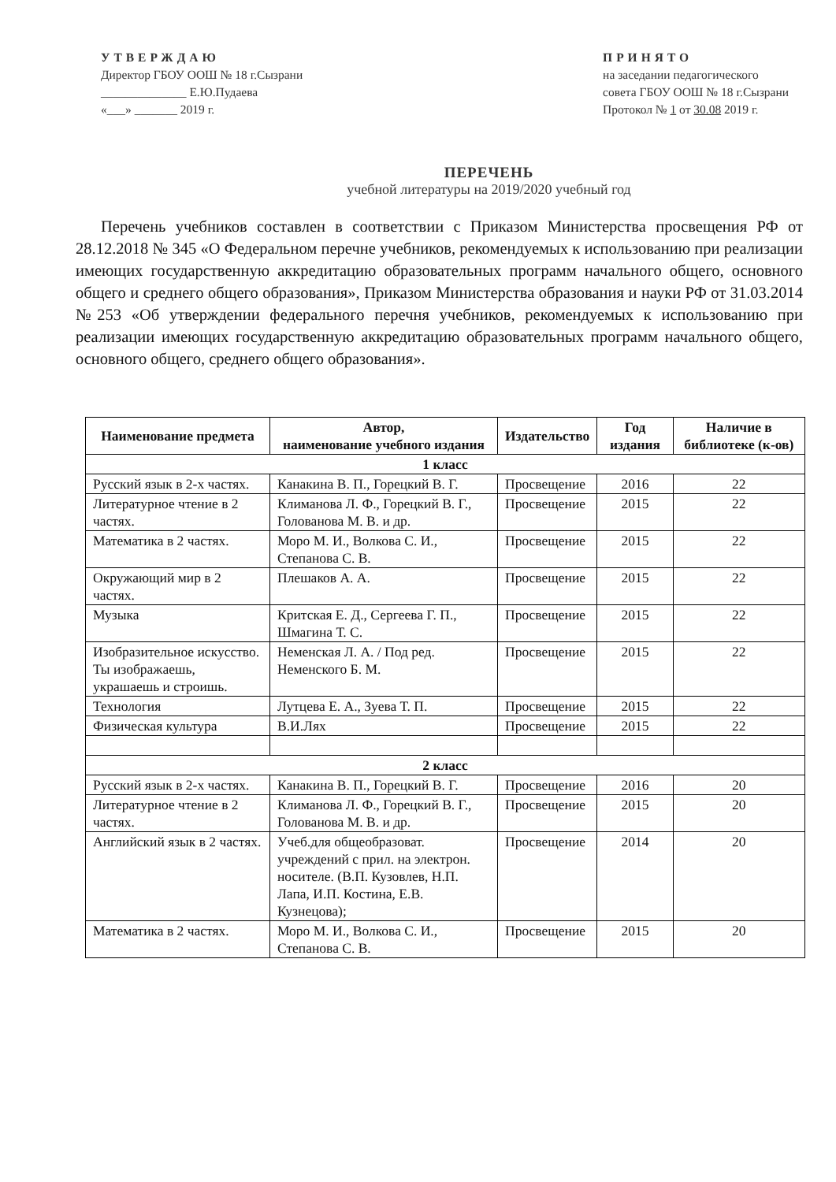УТВЕРЖДАЮ
Директор ГБОУ ООШ № 18 г.Сызрани
______________ Е.Ю.Пудаева
«___» _______ 2019 г.
ПРИНЯТО
на заседании педагогического
совета ГБОУ ООШ № 18 г.Сызрани
Протокол № 1 от 30.08 2019 г.
ПЕРЕЧЕНЬ
учебной литературы на 2019/2020 учебный год
Перечень учебников составлен в соответствии с Приказом Министерства просвещения РФ от 28.12.2018 № 345 «О Федеральном перечне учебников, рекомендуемых к использованию при реализации имеющих государственную аккредитацию образовательных программ начального общего, основного общего и среднего общего образования», Приказом Министерства образования и науки РФ от 31.03.2014 №253 «Об утверждении федерального перечня учебников, рекомендуемых к использованию при реализации имеющих государственную аккредитацию образовательных программ начального общего, основного общего, среднего общего образования».
| Наименование предмета | Автор, наименование учебного издания | Издательство | Год издания | Наличие в библиотеке (к-ов) |
| --- | --- | --- | --- | --- |
| 1 класс | | | | |
| Русский язык в 2-х частях. | Канакина В. П., Горецкий В. Г. | Просвещение | 2016 | 22 |
| Литературное чтение в 2 частях. | Климанова Л. Ф., Горецкий В. Г., Голованова М. В. и др. | Просвещение | 2015 | 22 |
| Математика в 2 частях. | Моро М. И., Волкова С. И., Степанова С. В. | Просвещение | 2015 | 22 |
| Окружающий мир в 2 частях. | Плешаков А. А. | Просвещение | 2015 | 22 |
| Музыка | Критская Е. Д., Сергеева Г. П., Шмагина Т. С. | Просвещение | 2015 | 22 |
| Изобразительное искусство. Ты изображаешь, украшаешь и строишь. | Неменская Л. А. / Под ред. Неменского Б. М. | Просвещение | 2015 | 22 |
| Технология | Лутцева Е. А., Зуева Т. П. | Просвещение | 2015 | 22 |
| Физическая культура | В.И.Лях | Просвещение | 2015 | 22 |
| 2 класс | | | | |
| Русский язык в 2-х частях. | Канакина В. П., Горецкий В. Г. | Просвещение | 2016 | 20 |
| Литературное чтение в 2 частях. | Климанова Л. Ф., Горецкий В. Г., Голованова М. В. и др. | Просвещение | 2015 | 20 |
| Английский язык в 2 частях. | Учеб.для общеобразоват. учреждений с прил. на электрон. носителе. (В.П. Кузовлев, Н.П. Лапа, И.П. Костина, Е.В. Кузнецова); | Просвещение | 2014 | 20 |
| Математика в 2 частях. | Моро М. И., Волкова С. И., Степанова С. В. | Просвещение | 2015 | 20 |